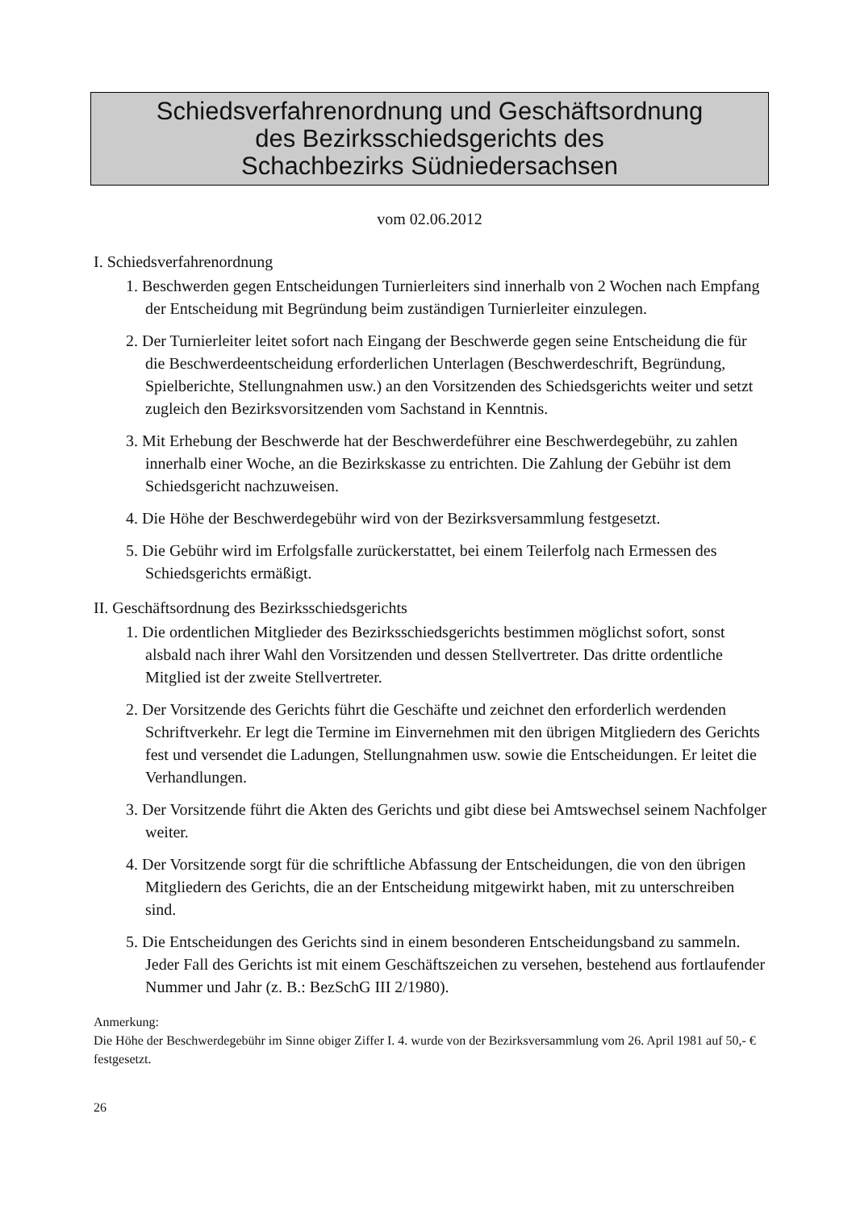Schiedsverfahrenordnung und Geschäftsordnung
des Bezirksschiedsgerichts des
Schachbezirks Südniedersachsen
vom 02.06.2012
I. Schiedsverfahrenordnung
1. Beschwerden gegen Entscheidungen Turnierleiters sind innerhalb von 2 Wochen nach Empfang der Entscheidung mit Begründung beim zuständigen Turnierleiter einzulegen.
2. Der Turnierleiter leitet sofort nach Eingang der Beschwerde gegen seine Entscheidung die für die Beschwerdeentscheidung erforderlichen Unterlagen (Beschwerdeschrift, Begründung, Spielberichte, Stellungnahmen usw.) an den Vorsitzenden des Schiedsgerichts weiter und setzt zugleich den Bezirksvorsitzenden vom Sachstand in Kenntnis.
3. Mit Erhebung der Beschwerde hat der Beschwerdeführer eine Beschwerdegebühr, zu zahlen innerhalb einer Woche, an die Bezirkskasse zu entrichten. Die Zahlung der Gebühr ist dem Schiedsgericht nachzuweisen.
4. Die Höhe der Beschwerdegebühr wird von der Bezirksversammlung festgesetzt.
5. Die Gebühr wird im Erfolgsfalle zurückerstattet, bei einem Teilerfolg nach Ermessen des Schiedsgerichts ermäßigt.
II. Geschäftsordnung des Bezirksschiedsgerichts
1. Die ordentlichen Mitglieder des Bezirksschiedsgerichts bestimmen möglichst sofort, sonst alsbald nach ihrer Wahl den Vorsitzenden und dessen Stellvertreter. Das dritte ordentliche Mitglied ist der zweite Stellvertreter.
2. Der Vorsitzende des Gerichts führt die Geschäfte und zeichnet den erforderlich werdenden Schriftverkehr. Er legt die Termine im Einvernehmen mit den übrigen Mitgliedern des Gerichts fest und versendet die Ladungen, Stellungnahmen usw. sowie die Entscheidungen. Er leitet die Verhandlungen.
3. Der Vorsitzende führt die Akten des Gerichts und gibt diese bei Amtswechsel seinem Nachfolger weiter.
4. Der Vorsitzende sorgt für die schriftliche Abfassung der Entscheidungen, die von den übrigen Mitgliedern des Gerichts, die an der Entscheidung mitgewirkt haben, mit zu unterschreiben sind.
5. Die Entscheidungen des Gerichts sind in einem besonderen Entscheidungsband zu sammeln. Jeder Fall des Gerichts ist mit einem Geschäftszeichen zu versehen, bestehend aus fortlaufender Nummer und Jahr (z. B.: BezSchG III 2/1980).
Anmerkung:
Die Höhe der Beschwerdegebühr im Sinne obiger Ziffer I. 4. wurde von der Bezirksversammlung vom 26. April 1981 auf 50,- € festgesetzt.
26